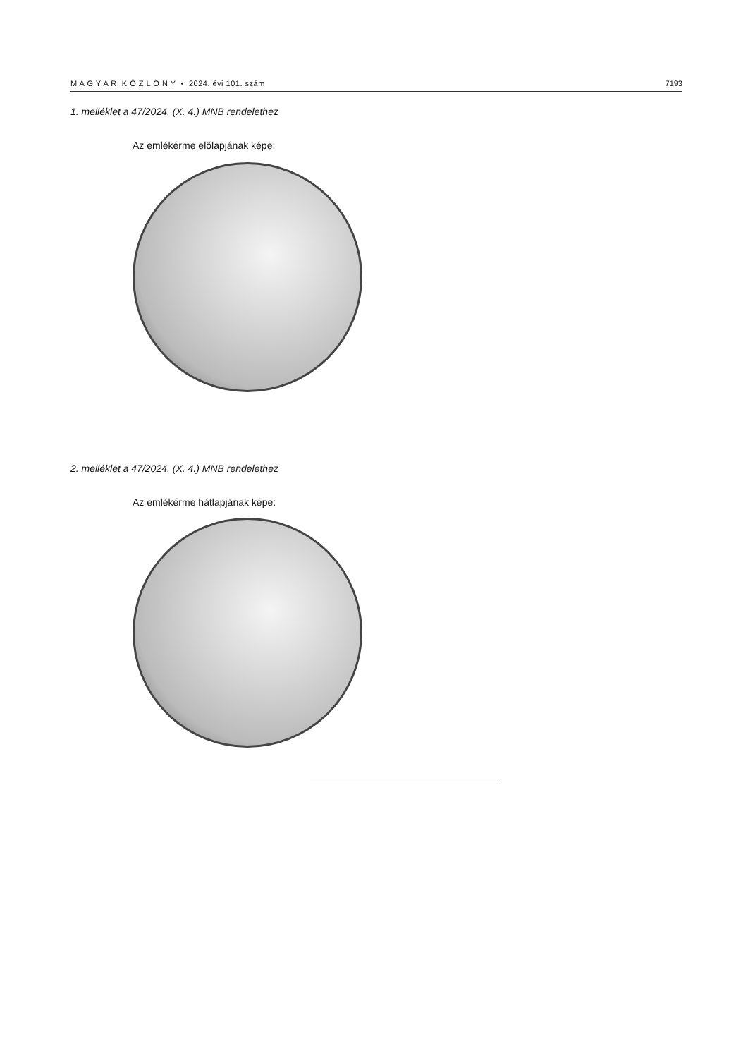M A G Y A R K Ö Z L Ö N Y • 2024. évi 101. szám 7193
1. melléklet a 47/2024. (X. 4.) MNB rendelethez
Az emlékérme előlapjának képe:
2. melléklet a 47/2024. (X. 4.) MNB rendelethez
Az emlékérme hátlapjának képe: